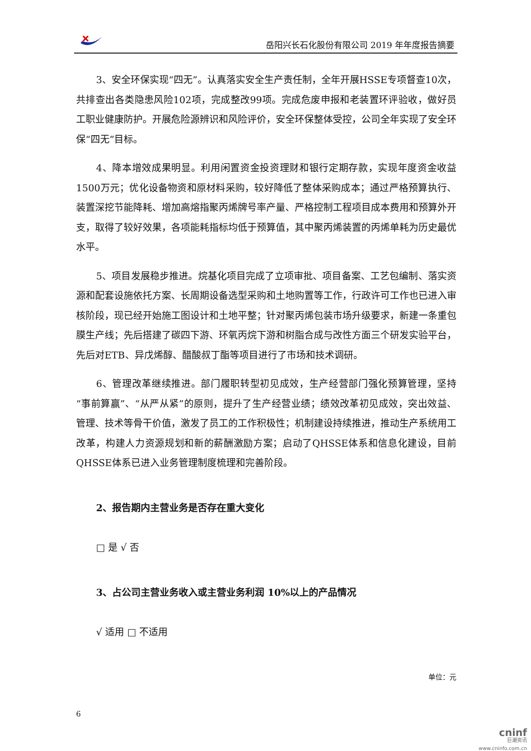岳阳兴长石化股份有限公司 2019 年年度报告摘要
3、安全环保实现“四无”。认真落实安全生产责任制，全年开展HSSE专项督查10次，共排查出各类隐患风险102项，完成整改99项。完成危废申报和老装置环评验收，做好员工职业健康防护。开展危险源辨识和风险评价，安全环保整体受控，公司全年实现了安全环保“四无”目标。
4、降本增效成果明显。利用闲置资金投资理财和银行定期存款，实现年度资金收益1500万元；优化设备物资和原材料采购，较好降低了整体采购成本；通过严格预算执行、装置深挖节能降耗、增加高熔指聚丙烯牌号率产量、严格控制工程项目成本费用和预算外开支，取得了较好效果，各项能耗指标均低于预算值，其中聚丙烯装置的丙烯单耗为历史最优水平。
5、项目发展稳步推进。烷基化项目完成了立项审批、项目备案、工艺包编制、落实资源和配套设施依托方案、长周期设备选型采购和土地购置等工作，行政许可工作也已进入审核阶段，现已经开始施工图设计和土地平整；针对聚丙烯包装市场升级要求，新建一条重包膜生产线；先后搭建了碳四下游、环氧丙烷下游和树脂合成与改性方面三个研发实验平台，先后对ETB、异戊烯醇、醋酸叔丁酯等项目进行了市场和技术调研。
6、管理改革继续推进。部门履职转型初见成效，生产经营部门强化预算管理，坚持“事前算赢”、“从严从紧”的原则，提升了生产经营业绩；绩效改革初见成效，突出效益、管理、技术等骨干价值，激发了员工的工作积极性；机制建设持续推进，推动生产系统用工改革，构建人力资源规划和新的薪酬激励方案；启动了QHSSE体系和信息化建设，目前QHSSE体系已进入业务管理制度梳理和完善阶段。
2、报告期内主营业务是否存在重大变化
□ 是 √ 否
3、占公司主营业务收入或主营业务利润 10%以上的产品情况
√ 适用 □ 不适用
单位：元
6
cninf
巨潮资讯
www.cninfo.com.cn